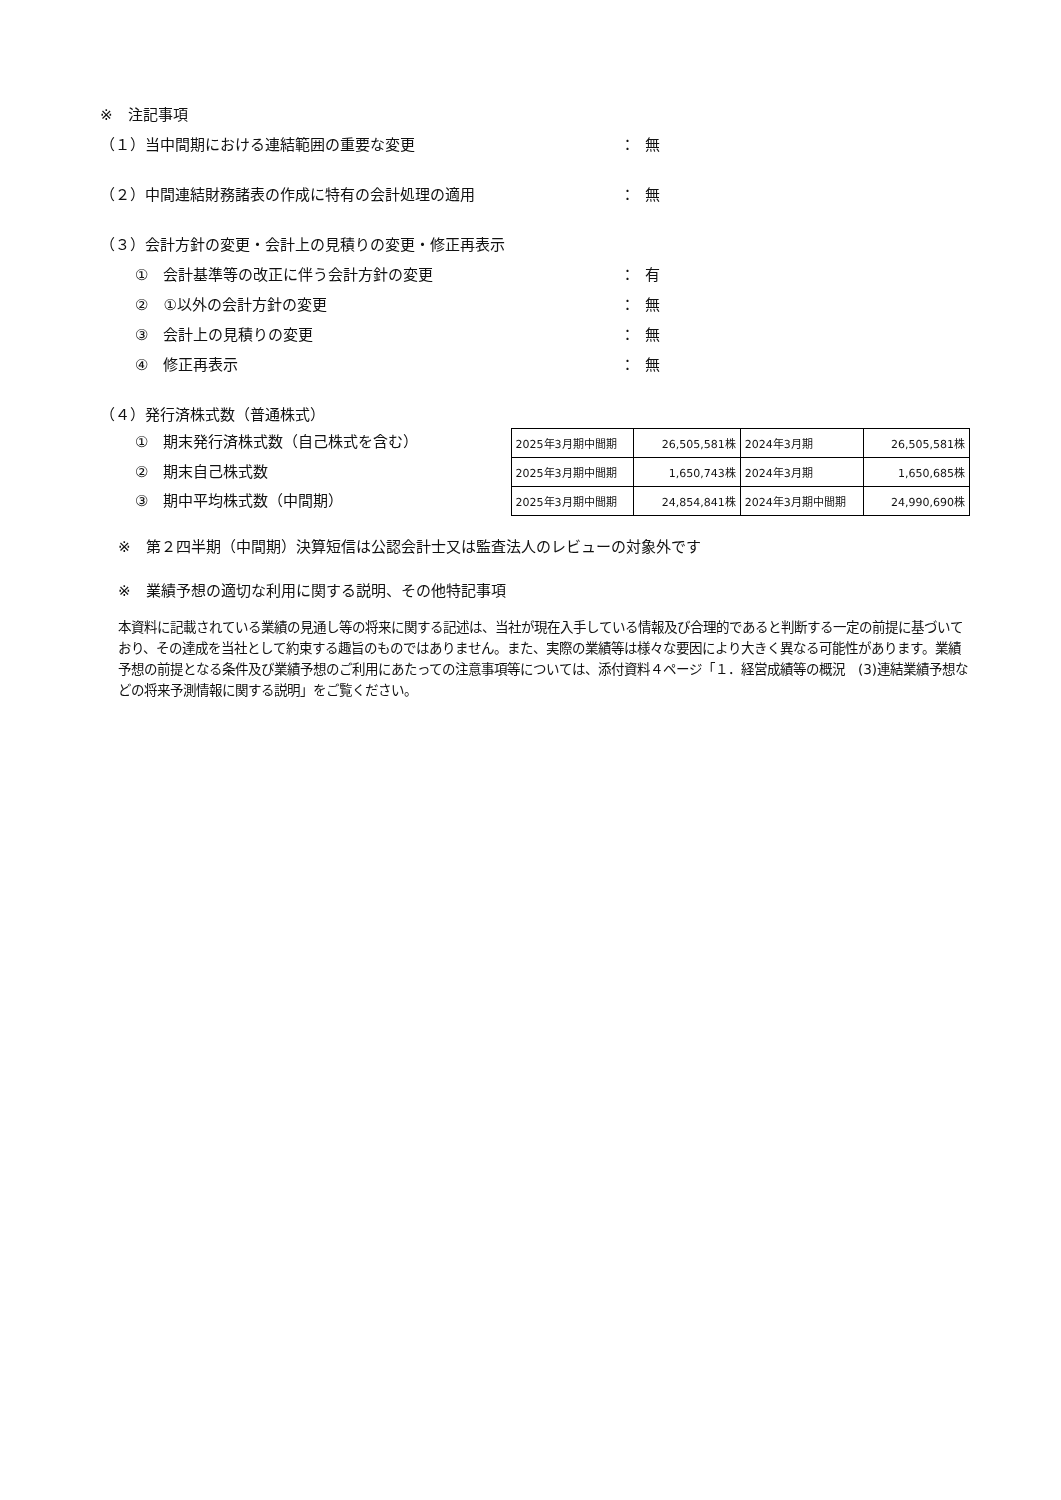※　注記事項
（１）当中間期における連結範囲の重要な変更 ： 無
（２）中間連結財務諸表の作成に特有の会計処理の適用 ： 無
（３）会計方針の変更・会計上の見積りの変更・修正再表示
①　会計基準等の改正に伴う会計方針の変更 ： 有
②　①以外の会計方針の変更 ： 無
③　会計上の見積りの変更 ： 無
④　修正再表示 ： 無
（４）発行済株式数（普通株式）
①　期末発行済株式数（自己株式を含む）
②　期末自己株式数
③　期中平均株式数（中間期）
| 2025年3月期中間期 | 26,505,581株 | 2024年3月期 | 26,505,581株 |
| 2025年3月期中間期 | 1,650,743株 | 2024年3月期 | 1,650,685株 |
| 2025年3月期中間期 | 24,854,841株 | 2024年3月期中間期 | 24,990,690株 |
※　第２四半期（中間期）決算短信は公認会計士又は監査法人のレビューの対象外です
※　業績予想の適切な利用に関する説明、その他特記事項
本資料に記載されている業績の見通し等の将来に関する記述は、当社が現在入手している情報及び合理的であると判断する一定の前提に基づいており、その達成を当社として約束する趣旨のものではありません。また、実際の業績等は様々な要因により大きく異なる可能性があります。業績予想の前提となる条件及び業績予想のご利用にあたっての注意事項等については、添付資料４ページ「１．経営成績等の概況　(3)連結業績予想などの将来予測情報に関する説明」をご覧ください。